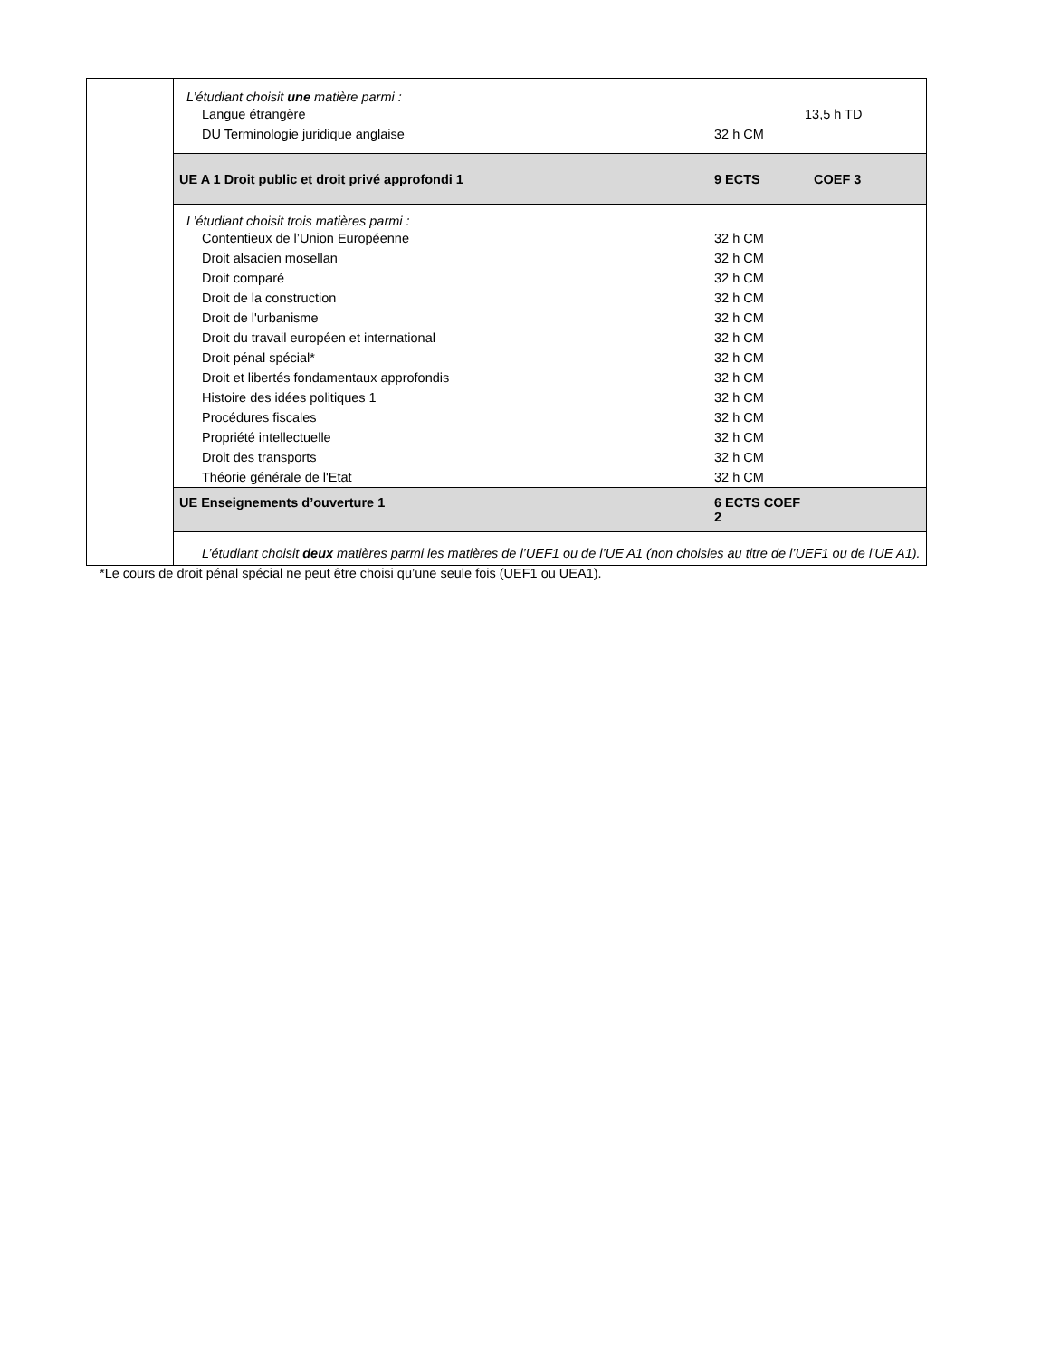| | L’étudiant choisit une matière parmi : Langue étrangère 13,5 h TD DU Terminologie juridique anglaise 32 h CM |
| | UE A 1 Droit public et droit privé approfondi 1 9 ECTS COEF 3 |
| | L’étudiant choisit trois matières parmi : Contentieux de l’Union Européenne 32 h CM Droit alsacien mosellan 32 h CM Droit comparé 32 h CM Droit de la construction 32 h CM Droit de l'urbanisme 32 h CM Droit du travail européen et international 32 h CM Droit pénal spécial* 32 h CM Droit et libertés fondamentaux approfondis 32 h CM Histoire des idées politiques 1 32 h CM Procédures fiscales 32 h CM Propriété intellectuelle 32 h CM Droit des transports 32 h CM Théorie générale de l'Etat 32 h CM |
| | UE Enseignements d’ouverture 1 6 ECTS COEF 2 |
| | L’étudiant choisit deux matières parmi les matières de l’UEF1 ou de l’UE A1 (non choisies au titre de l’UEF1 ou de l’UE A1). |
*Le cours de droit pénal spécial ne peut être choisi qu’une seule fois (UEF1 ou UEA1).